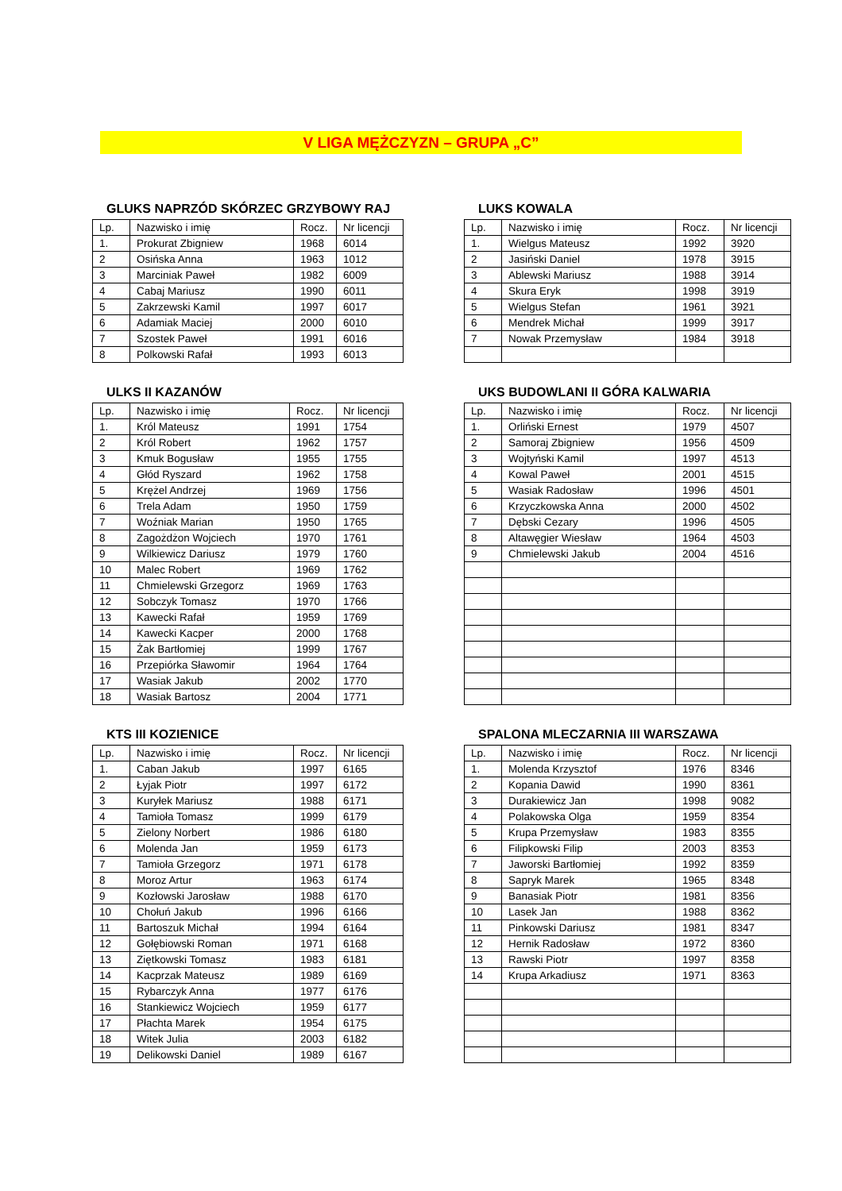V LIGA MĘŻCZYZN – GRUPA „C”
GLUKS NAPRZÓD SKÓRZEC GRZYBOWY RAJ
| Lp. | Nazwisko i imię | Rocz. | Nr licencji |
| --- | --- | --- | --- |
| 1. | Prokurat Zbigniew | 1968 | 6014 |
| 2 | Osińska Anna | 1963 | 1012 |
| 3 | Marciniak Paweł | 1982 | 6009 |
| 4 | Cabaj Mariusz | 1990 | 6011 |
| 5 | Zakrzewski Kamil | 1997 | 6017 |
| 6 | Adamiak Maciej | 2000 | 6010 |
| 7 | Szostek Paweł | 1991 | 6016 |
| 8 | Polkowski Rafał | 1993 | 6013 |
LUKS KOWALA
| Lp. | Nazwisko i imię | Rocz. | Nr licencji |
| --- | --- | --- | --- |
| 1. | Wielgus Mateusz | 1992 | 3920 |
| 2 | Jasiński Daniel | 1978 | 3915 |
| 3 | Ablewski Mariusz | 1988 | 3914 |
| 4 | Skura Eryk | 1998 | 3919 |
| 5 | Wielgus Stefan | 1961 | 3921 |
| 6 | Mendrek Michał | 1999 | 3917 |
| 7 | Nowak Przemysław | 1984 | 3918 |
ULKS II KAZANÓW
| Lp. | Nazwisko i imię | Rocz. | Nr licencji |
| --- | --- | --- | --- |
| 1. | Król Mateusz | 1991 | 1754 |
| 2 | Król Robert | 1962 | 1757 |
| 3 | Kmuk Bogusław | 1955 | 1755 |
| 4 | Głód Ryszard | 1962 | 1758 |
| 5 | Krężel Andrzej | 1969 | 1756 |
| 6 | Trela Adam | 1950 | 1759 |
| 7 | Woźniak Marian | 1950 | 1765 |
| 8 | Zagożdżon Wojciech | 1970 | 1761 |
| 9 | Wilkiewicz Dariusz | 1979 | 1760 |
| 10 | Malec Robert | 1969 | 1762 |
| 11 | Chmielewski Grzegorz | 1969 | 1763 |
| 12 | Sobczyk Tomasz | 1970 | 1766 |
| 13 | Kawecki Rafał | 1959 | 1769 |
| 14 | Kawecki Kacper | 2000 | 1768 |
| 15 | Żak Bartłomiej | 1999 | 1767 |
| 16 | Przepiórka Sławomir | 1964 | 1764 |
| 17 | Wasiak Jakub | 2002 | 1770 |
| 18 | Wasiak Bartosz | 2004 | 1771 |
UKS BUDOWLANI II GÓRA KALWARIA
| Lp. | Nazwisko i imię | Rocz. | Nr licencji |
| --- | --- | --- | --- |
| 1. | Orliński Ernest | 1979 | 4507 |
| 2 | Samoraj Zbigniew | 1956 | 4509 |
| 3 | Wojtyński Kamil | 1997 | 4513 |
| 4 | Kowal Paweł | 2001 | 4515 |
| 5 | Wasiak Radosław | 1996 | 4501 |
| 6 | Krzyczkowska Anna | 2000 | 4502 |
| 7 | Dębski Cezary | 1996 | 4505 |
| 8 | Altawęgier Wiesław | 1964 | 4503 |
| 9 | Chmielewski Jakub | 2004 | 4516 |
KTS III KOZIENICE
| Lp. | Nazwisko i imię | Rocz. | Nr licencji |
| --- | --- | --- | --- |
| 1. | Caban Jakub | 1997 | 6165 |
| 2 | Łyjak Piotr | 1997 | 6172 |
| 3 | Kuryłek Mariusz | 1988 | 6171 |
| 4 | Tamioła Tomasz | 1999 | 6179 |
| 5 | Zielony Norbert | 1986 | 6180 |
| 6 | Molenda Jan | 1959 | 6173 |
| 7 | Tamioła Grzegorz | 1971 | 6178 |
| 8 | Moroz Artur | 1963 | 6174 |
| 9 | Kozłowski Jarosław | 1988 | 6170 |
| 10 | Chołuń Jakub | 1996 | 6166 |
| 11 | Bartoszuk Michał | 1994 | 6164 |
| 12 | Gołębiowski Roman | 1971 | 6168 |
| 13 | Ziętkowski Tomasz | 1983 | 6181 |
| 14 | Kacprzak Mateusz | 1989 | 6169 |
| 15 | Rybarczyk Anna | 1977 | 6176 |
| 16 | Stankiewicz Wojciech | 1959 | 6177 |
| 17 | Płachta Marek | 1954 | 6175 |
| 18 | Witek Julia | 2003 | 6182 |
| 19 | Delikowski Daniel | 1989 | 6167 |
SPALONA MLECZARNIA III WARSZAWA
| Lp. | Nazwisko i imię | Rocz. | Nr licencji |
| --- | --- | --- | --- |
| 1. | Molenda Krzysztof | 1976 | 8346 |
| 2 | Kopania Dawid | 1990 | 8361 |
| 3 | Durakiewicz Jan | 1998 | 9082 |
| 4 | Polakowska Olga | 1959 | 8354 |
| 5 | Krupa Przemysław | 1983 | 8355 |
| 6 | Filipkowski Filip | 2003 | 8353 |
| 7 | Jaworski Bartłomiej | 1992 | 8359 |
| 8 | Sapryk Marek | 1965 | 8348 |
| 9 | Banasiak Piotr | 1981 | 8356 |
| 10 | Lasek Jan | 1988 | 8362 |
| 11 | Pinkowski Dariusz | 1981 | 8347 |
| 12 | Hernik Radosław | 1972 | 8360 |
| 13 | Rawski Piotr | 1997 | 8358 |
| 14 | Krupa Arkadiusz | 1971 | 8363 |